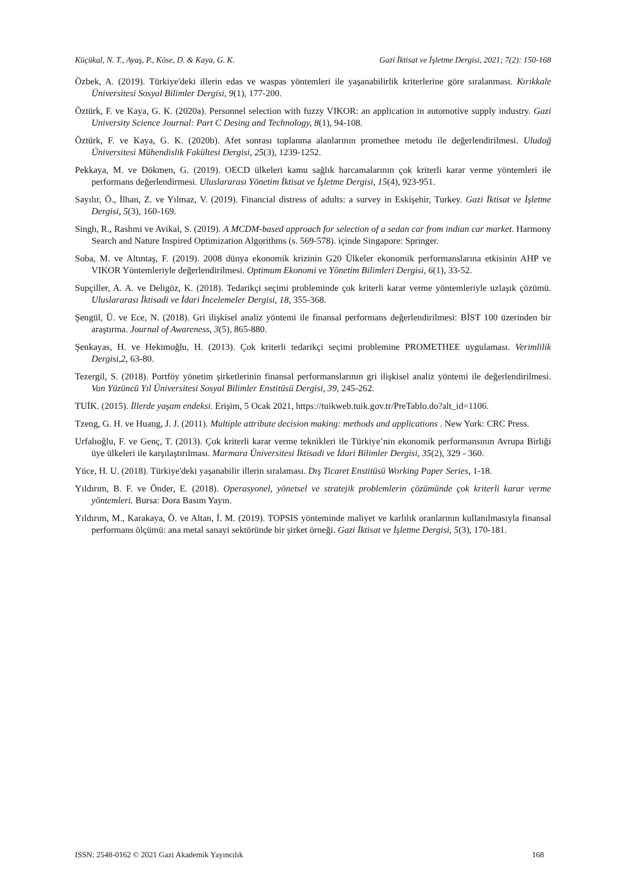Küçükal, N. T., Ayaş, P., Köse, D. & Kaya, G. K. Gazi İktisat ve İşletme Dergisi, 2021; 7(2): 150-168
Özbek, A. (2019). Türkiye'deki illerin edas ve waspas yöntemleri ile yaşanabilirlik kriterlerine göre sıralanması. Kırıkkale Üniversitesi Sosyal Bilimler Dergisi, 9(1), 177-200.
Öztürk, F. ve Kaya, G. K. (2020a). Personnel selection with fuzzy VIKOR: an application in automotive supply industry. Gazi University Science Journal: Part C Desing and Technology, 8(1), 94-108.
Öztürk, F. ve Kaya, G. K. (2020b). Afet sonrası toplanma alanlarının promethee metodu ile değerlendirilmesi. Uludağ Üniversitesi Mühendislik Fakültesi Dergisi, 25(3), 1239-1252.
Pekkaya, M. ve Dökmen, G. (2019). OECD ülkeleri kamu sağlık harcamalarının çok kriterli karar verme yöntemleri ile performans değerlendirmesi. Uluslararası Yönetim İktisat ve İşletme Dergisi, 15(4), 923-951.
Sayılır, Ö., İlhan, Z. ve Yılmaz, V. (2019). Financial distress of adults: a survey in Eskişehir, Turkey. Gazi İktisat ve İşletme Dergisi, 5(3), 160-169.
Singh, R., Rashmi ve Avikal, S. (2019). A MCDM-based approach for selection of a sedan car from indian car market. Harmony Search and Nature Inspired Optimization Algorithms (s. 569-578). içinde Singapore: Springer.
Soba, M. ve Altıntaş, F. (2019). 2008 dünya ekonomik krizinin G20 Ülkeler ekonomik performanslarına etkisinin AHP ve VIKOR Yöntemleriyle değerlendirilmesi. Optimum Ekonomi ve Yönetim Bilimleri Dergisi, 6(1), 33-52.
Supçiller, A. A. ve Deligöz, K. (2018). Tedarikçi seçimi probleminde çok kriterli karar verme yöntemleriyle uzlaşık çözümü. Uluslararası İktisadi ve İdari İncelemeler Dergisi, 18, 355-368.
Şengül, Ü. ve Ece, N. (2018). Gri ilişkisel analiz yöntemi ile finansal performans değerlendirilmesi: BİST 100 üzerinden bir araştırma. Journal of Awareness, 3(5), 865-880.
Şenkayas, H. ve Hekimoğlu, H. (2013). Çok kriterli tedarikçi seçimi problemine PROMETHEE uygulaması. Verimlilik Dergisi,2, 63-80.
Tezergil, S. (2018). Portföy yönetim şirketlerinin finansal performanslarının gri ilişkisel analiz yöntemi ile değerlendirilmesi. Van Yüzüncü Yıl Üniversitesi Sosyal Bilimler Enstitüsü Dergisi, 39, 245-262.
TUİK. (2015). İllerde yaşam endeksi. Erişim, 5 Ocak 2021, https://tuikweb.tuik.gov.tr/PreTablo.do?alt_id=1106.
Tzeng, G. H. ve Huang, J. J. (2011). Multiple attribute decision making: methods and applications . New York: CRC Press.
Urfalıoğlu, F. ve Genç, T. (2013). Çok kriterli karar verme teknikleri ile Türkiye’nin ekonomik performansının Avrupa Birliği üye ülkeleri ile karşılaştırılması. Marmara Üniversitesi İktisadi ve İdari Bilimler Dergisi, 35(2), 329 - 360.
Yüce, H. U. (2018). Türkiye'deki yaşanabilir illerin sıralaması. Dış Ticaret Enstitüsü Working Paper Series, 1-18.
Yıldırım, B. F. ve Önder, E. (2018). Operasyonel, yönetsel ve stratejik problemlerin çözümünde çok kriterli karar verme yöntemleri. Bursa: Dora Basım Yayın.
Yıldırım, M., Karakaya, Ö. ve Altan, İ. M. (2019). TOPSIS yönteminde maliyet ve karlılık oranlarının kullanılmasıyla finansal performans ölçümü: ana metal sanayi sektöründe bir şirket örneği. Gazi İktisat ve İşletme Dergisi, 5(3), 170-181.
ISSN: 2548-0162 © 2021 Gazi Akademik Yayıncılık 168